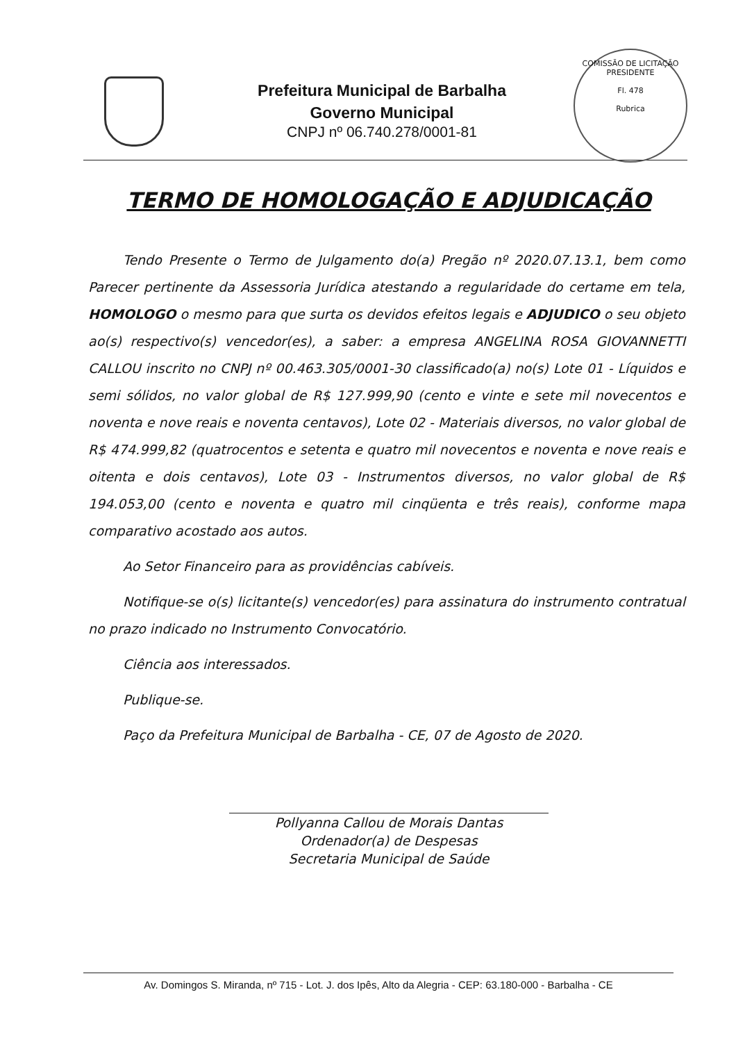Prefeitura Municipal de Barbalha
Governo Municipal
CNPJ nº 06.740.278/0001-81
COMISSÃO DE LICITAÇÃO
PRESIDENTE
Fl. 478
Rubrica
TERMO DE HOMOLOGAÇÃO E ADJUDICAÇÃO
Tendo Presente o Termo de Julgamento do(a) Pregão nº 2020.07.13.1, bem como Parecer pertinente da Assessoria Jurídica atestando a regularidade do certame em tela, HOMOLOGO o mesmo para que surta os devidos efeitos legais e ADJUDICO o seu objeto ao(s) respectivo(s) vencedor(es), a saber: a empresa ANGELINA ROSA GIOVANNETTI CALLOU inscrito no CNPJ nº 00.463.305/0001-30 classificado(a) no(s) Lote 01 - Líquidos e semi sólidos, no valor global de R$ 127.999,90 (cento e vinte e sete mil novecentos e noventa e nove reais e noventa centavos), Lote 02 - Materiais diversos, no valor global de R$ 474.999,82 (quatrocentos e setenta e quatro mil novecentos e noventa e nove reais e oitenta e dois centavos), Lote 03 - Instrumentos diversos, no valor global de R$ 194.053,00 (cento e noventa e quatro mil cinqüenta e três reais), conforme mapa comparativo acostado aos autos.
Ao Setor Financeiro para as providências cabíveis.
Notifique-se o(s) licitante(s) vencedor(es) para assinatura do instrumento contratual no prazo indicado no Instrumento Convocatório.
Ciência aos interessados.
Publique-se.
Paço da Prefeitura Municipal de Barbalha - CE, 07 de Agosto de 2020.
Pollyanna Callou de Morais Dantas
Ordenador(a) de Despesas
Secretaria Municipal de Saúde
Av. Domingos S. Miranda, nº 715 - Lot. J. dos Ipês, Alto da Alegria - CEP: 63.180-000 - Barbalha - CE